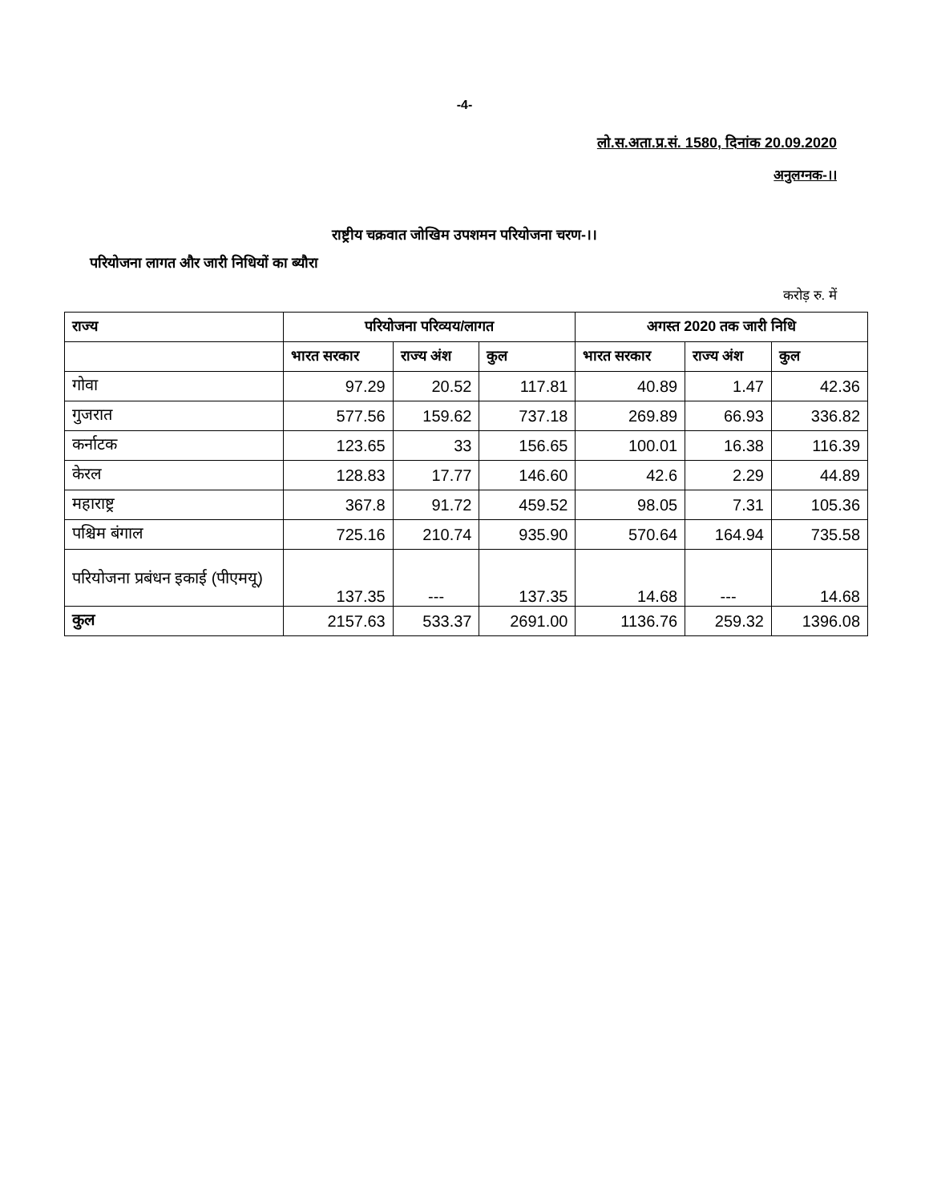-4-
लो.स.अता.प्र.सं. 1580, दिनांक 20.09.2020
अनुलग्नक-।।
राष्ट्रीय चक्रवात जोखिम उपशमन परियोजना चरण-।।
परियोजना लागत और जारी निधियों का ब्यौरा
करोड़ रु. में
| राज्य | परियोजना परिव्यय/लागत | | | अगस्त 2020 तक जारी निधि | | |
| --- | --- | --- | --- | --- | --- | --- |
| | भारत सरकार | राज्य अंश | कुल | भारत सरकार | राज्य अंश | कुल |
| गोवा | 97.29 | 20.52 | 117.81 | 40.89 | 1.47 | 42.36 |
| गुजरात | 577.56 | 159.62 | 737.18 | 269.89 | 66.93 | 336.82 |
| कर्नाटक | 123.65 | 33 | 156.65 | 100.01 | 16.38 | 116.39 |
| केरल | 128.83 | 17.77 | 146.60 | 42.6 | 2.29 | 44.89 |
| महाराष्ट्र | 367.8 | 91.72 | 459.52 | 98.05 | 7.31 | 105.36 |
| पश्चिम बंगाल | 725.16 | 210.74 | 935.90 | 570.64 | 164.94 | 735.58 |
| परियोजना प्रबंधन इकाई (पीएमयू) | 137.35 | --- | 137.35 | 14.68 | --- | 14.68 |
| कुल | 2157.63 | 533.37 | 2691.00 | 1136.76 | 259.32 | 1396.08 |